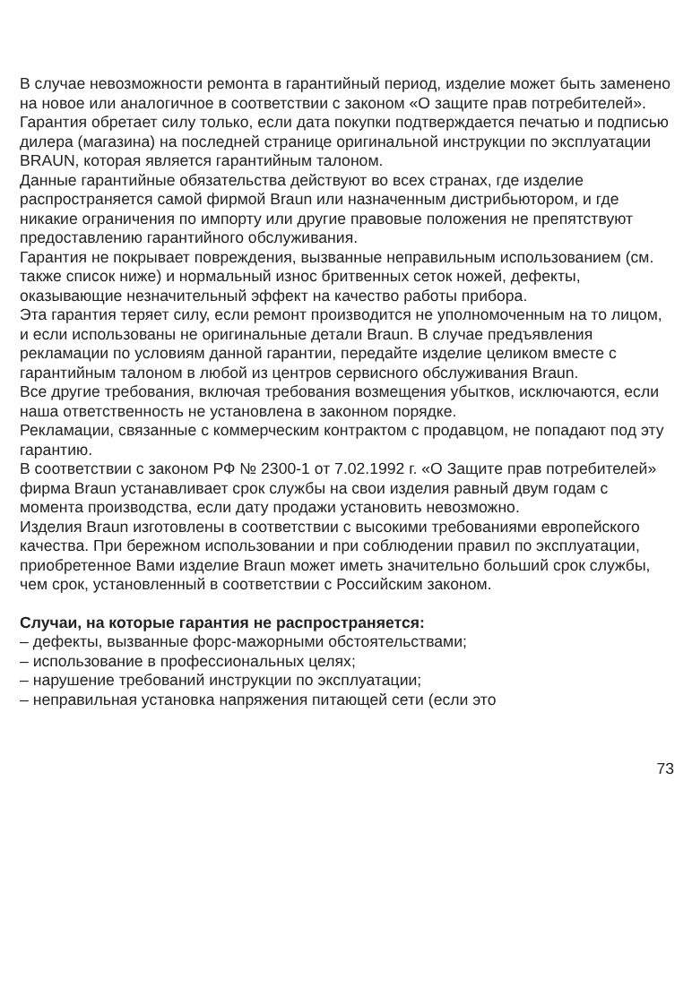В случае невозможности ремонта в гарантийный период, изделие может быть заменено на новое или аналогичное в соответствии с законом «О защите прав потребителей».
Гарантия обретает силу только, если дата покупки подтверждается печатью и подписью дилера (магазина) на последней странице оригинальной инструкции по эксплуатации BRAUN, которая является гарантийным талоном.
Данные гарантийные обязательства действуют во всех странах, где изделие распространяется самой фирмой Braun или назначенным дистрибьютором, и где никакие ограничения по импорту или другие правовые положения не препятствуют предоставлению гарантийного обслуживания.
Гарантия не покрывает повреждения, вызванные неправильным использованием (см. также список ниже) и нормальный износ бритвенных сеток ножей, дефекты, оказывающие незначительный эффект на качество работы прибора.
Эта гарантия теряет силу, если ремонт производится не уполномоченным на то лицом, и если использованы не оригинальные детали Braun. В случае предъявления рекламации по условиям данной гарантии, передайте изделие целиком вместе с гарантийным талоном в любой из центров сервисного обслуживания Braun.
Все другие требования, включая требования возмещения убытков, исключаются, если наша ответственность не установлена в законном порядке.
Рекламации, связанные с коммерческим контрактом с продавцом, не попадают под эту гарантию.
В соответствии с законом РФ № 2300-1 от 7.02.1992 г. «О Защите прав потребителей» фирма Braun устанавливает срок службы на свои изделия равный двум годам с момента производства, если дату продажи установить невозможно.
Изделия Braun изготовлены в соответствии с высокими требованиями европейского качества. При бережном использовании и при соблюдении правил по эксплуатации, приобретенное Вами изделие Braun может иметь значительно больший срок службы, чем срок, установленный в соответствии с Российским законом.
Случаи, на которые гарантия не распространяется:
– дефекты, вызванные форс-мажорными обстоятельствами;
– использование в профессиональных целях;
– нарушение требований инструкции по эксплуатации;
– неправильная установка напряжения питающей сети (если это
73